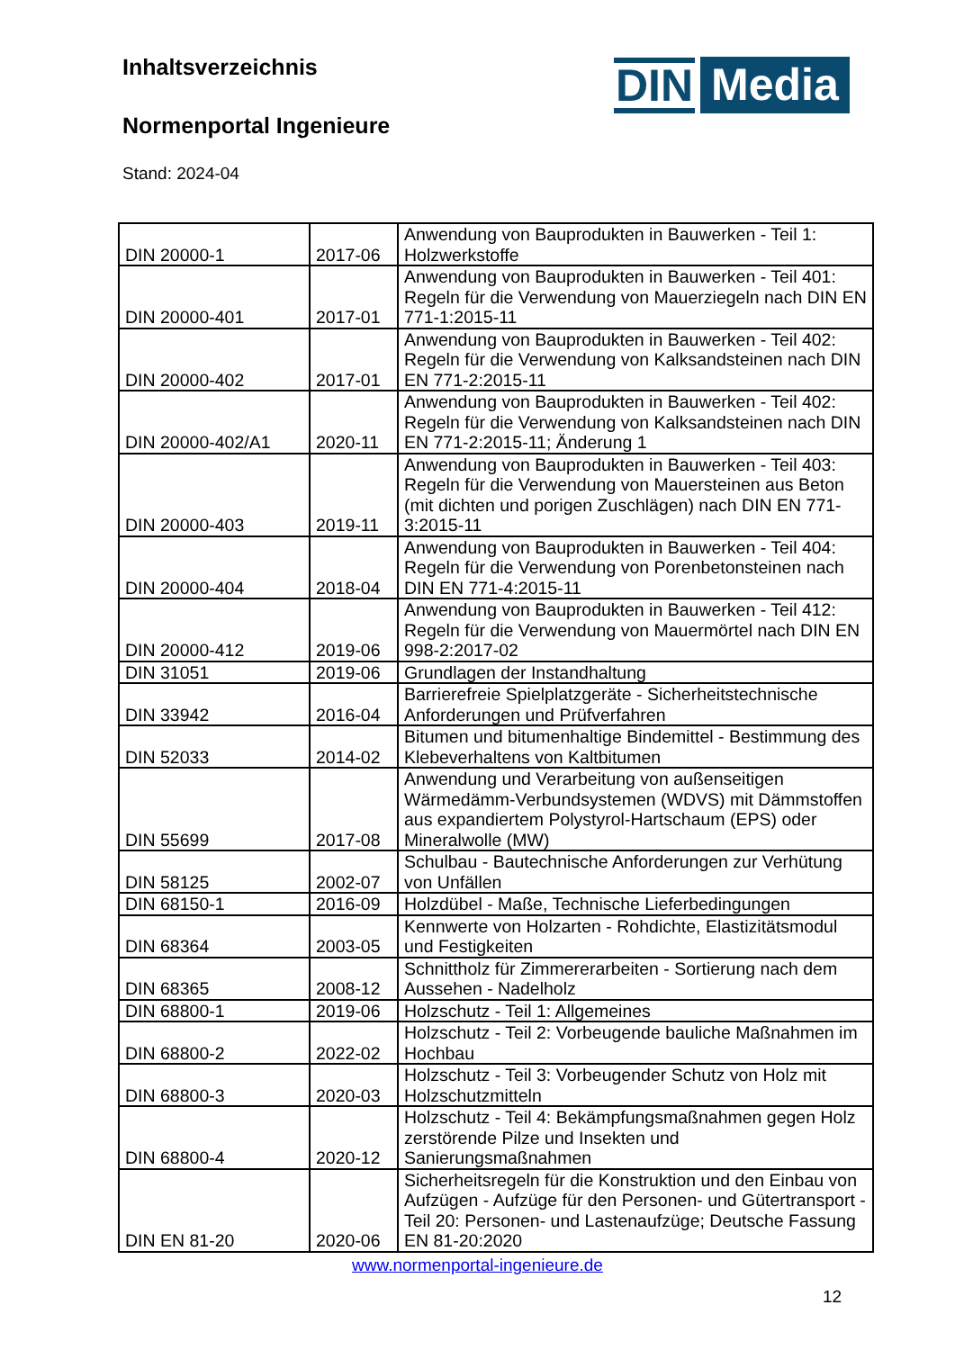Inhaltsverzeichnis
Normenportal Ingenieure
Stand: 2024-04
DIN Media
| DIN 20000-1 | 2017-06 | Anwendung von Bauprodukten in Bauwerken - Teil 1: Holzwerkstoffe |
| DIN 20000-401 | 2017-01 | Anwendung von Bauprodukten in Bauwerken - Teil 401: Regeln für die Verwendung von Mauerziegeln nach DIN EN 771-1:2015-11 |
| DIN 20000-402 | 2017-01 | Anwendung von Bauprodukten in Bauwerken - Teil 402: Regeln für die Verwendung von Kalksandsteinen nach DIN EN 771-2:2015-11 |
| DIN 20000-402/A1 | 2020-11 | Anwendung von Bauprodukten in Bauwerken - Teil 402: Regeln für die Verwendung von Kalksandsteinen nach DIN EN 771-2:2015-11; Änderung 1 |
| DIN 20000-403 | 2019-11 | Anwendung von Bauprodukten in Bauwerken - Teil 403: Regeln für die Verwendung von Mauersteinen aus Beton (mit dichten und porigen Zuschlägen) nach DIN EN 771-3:2015-11 |
| DIN 20000-404 | 2018-04 | Anwendung von Bauprodukten in Bauwerken - Teil 404: Regeln für die Verwendung von Porenbetonsteinen nach DIN EN 771-4:2015-11 |
| DIN 20000-412 | 2019-06 | Anwendung von Bauprodukten in Bauwerken - Teil 412: Regeln für die Verwendung von Mauermörtel nach DIN EN 998-2:2017-02 |
| DIN 31051 | 2019-06 | Grundlagen der Instandhaltung |
| DIN 33942 | 2016-04 | Barrierefreie Spielplatzgeräte - Sicherheitstechnische Anforderungen und Prüfverfahren |
| DIN 52033 | 2014-02 | Bitumen und bitumenhaltige Bindemittel - Bestimmung des Klebeverhaltens von Kaltbitumen |
| DIN 55699 | 2017-08 | Anwendung und Verarbeitung von außenseitigen Wärmedämm-Verbundsystemen (WDVS) mit Dämmstoffen aus expandiertem Polystyrol-Hartschaum (EPS) oder Mineralwolle (MW) |
| DIN 58125 | 2002-07 | Schulbau - Bautechnische Anforderungen zur Verhütung von Unfällen |
| DIN 68150-1 | 2016-09 | Holzdübel - Maße, Technische Lieferbedingungen |
| DIN 68364 | 2003-05 | Kennwerte von Holzarten - Rohdichte, Elastizitätsmodul und Festigkeiten |
| DIN 68365 | 2008-12 | Schnittholz für Zimmererarbeiten - Sortierung nach dem Aussehen - Nadelholz |
| DIN 68800-1 | 2019-06 | Holzschutz - Teil 1: Allgemeines |
| DIN 68800-2 | 2022-02 | Holzschutz - Teil 2: Vorbeugende bauliche Maßnahmen im Hochbau |
| DIN 68800-3 | 2020-03 | Holzschutz - Teil 3: Vorbeugender Schutz von Holz mit Holzschutzmitteln |
| DIN 68800-4 | 2020-12 | Holzschutz - Teil 4: Bekämpfungsmaßnahmen gegen Holz zerstörende Pilze und Insekten und Sanierungsmaßnahmen |
| DIN EN 81-20 | 2020-06 | Sicherheitsregeln für die Konstruktion und den Einbau von Aufzügen - Aufzüge für den Personen- und Gütertransport - Teil 20: Personen- und Lastenaufzüge; Deutsche Fassung EN 81-20:2020 |
www.normenportal-ingenieure.de
12